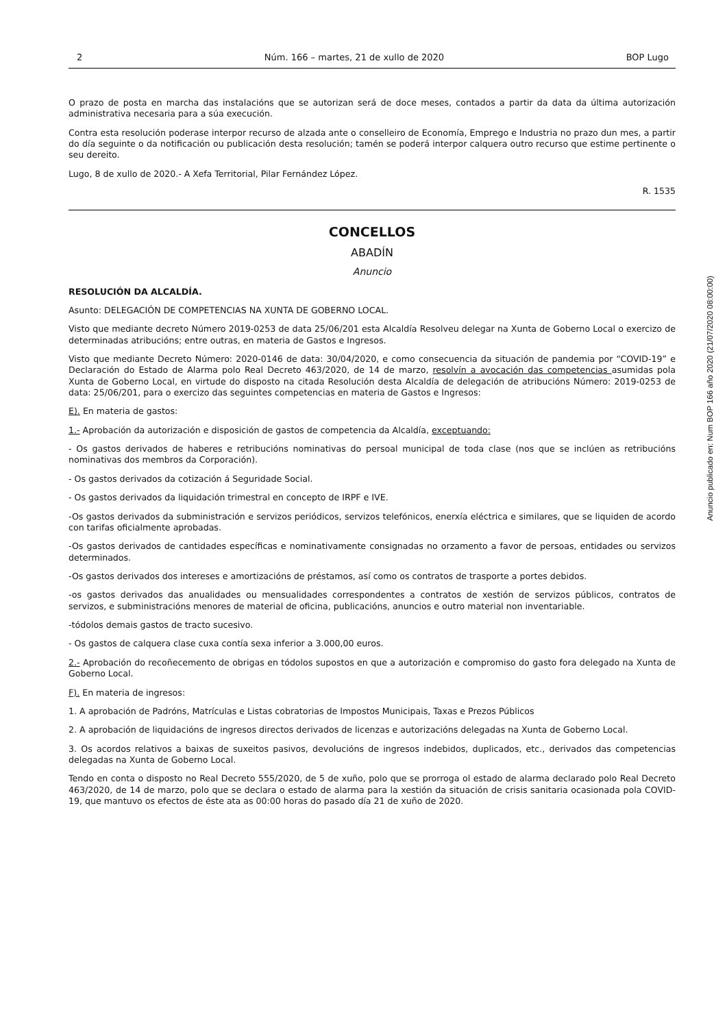2 Núm. 166 – martes, 21 de xullo de 2020 BOP Lugo
O prazo de posta en marcha das instalacións que se autorizan será de doce meses, contados a partir da data da última autorización administrativa necesaria para a súa execución.
Contra esta resolución poderase interpor recurso de alzada ante o conselleiro de Economía, Emprego e Industria no prazo dun mes, a partir do día seguinte o da notificación ou publicación desta resolución; tamén se poderá interpor calquera outro recurso que estime pertinente o seu dereito.
Lugo, 8 de xullo de 2020.- A Xefa Territorial, Pilar Fernández López.
R. 1535
CONCELLOS
ABADÍN
Anuncio
RESOLUCIÓN DA ALCALDÍA.
Asunto: DELEGACIÓN DE COMPETENCIAS NA XUNTA DE GOBERNO LOCAL.
Visto que mediante decreto Número 2019-0253 de data 25/06/201 esta Alcaldía Resolveu delegar na Xunta de Goberno Local o exercizo de determinadas atribucións; entre outras, en materia de Gastos e Ingresos.
Visto que mediante Decreto Número: 2020-0146 de data: 30/04/2020, e como consecuencia da situación de pandemia por “COVID-19” e Declaración do Estado de Alarma polo Real Decreto 463/2020, de 14 de marzo, resolvín a avocación das competencias asumidas pola Xunta de Goberno Local, en virtude do disposto na citada Resolución desta Alcaldía de delegación de atribucións Número: 2019-0253 de data: 25/06/201, para o exercizo das seguintes competencias en materia de Gastos e Ingresos:
E). En materia de gastos:
1.- Aprobación da autorización e disposición de gastos de competencia da Alcaldía, exceptuando:
- Os gastos derivados de haberes e retribucións nominativas do persoal municipal de toda clase (nos que se inclúen as retribucións nominativas dos membros da Corporación).
- Os gastos derivados da cotización á Seguridade Social.
- Os gastos derivados da liquidación trimestral en concepto de IRPF e IVE.
-Os gastos derivados da subministración e servizos periódicos, servizos telefónicos, enerxía eléctrica e similares, que se liquiden de acordo con tarifas oficialmente aprobadas.
-Os gastos derivados de cantidades específicas e nominativamente consignadas no orzamento a favor de persoas, entidades ou servizos determinados.
-Os gastos derivados dos intereses e amortizacións de préstamos, así como os contratos de trasporte a portes debidos.
-os gastos derivados das anualidades ou mensualidades correspondentes a contratos de xestión de servizos públicos, contratos de servizos, e subministracións menores de material de oficina, publicacións, anuncios e outro material non inventariable.
-tódolos demais gastos de tracto sucesivo.
- Os gastos de calquera clase cuxa contía sexa inferior a 3.000,00 euros.
2.- Aprobación do recoñecemento de obrigas en tódolos supostos en que a autorización e compromiso do gasto fora delegado na Xunta de Goberno Local.
F). En materia de ingresos:
1. A aprobación de Padróns, Matrículas e Listas cobratorias de Impostos Municipais, Taxas e Prezos Públicos
2. A aprobación de liquidacións de ingresos directos derivados de licenzas e autorizacións delegadas na Xunta de Goberno Local.
3. Os acordos relativos a baixas de suxeitos pasivos, devolucións de ingresos indebidos, duplicados, etc., derivados das competencias delegadas na Xunta de Goberno Local.
Tendo en conta o disposto no Real Decreto 555/2020, de 5 de xuño, polo que se prorroga ol estado de alarma declarado polo Real Decreto 463/2020, de 14 de marzo, polo que se declara o estado de alarma para la xestión da situación de crisis sanitaria ocasionada pola COVID-19, que mantuvo os efectos de éste ata as 00:00 horas do pasado día 21 de xuño de 2020.
Anuncio publicado en: Num BOP 166 año 2020 (21/07/2020 08:00:00)